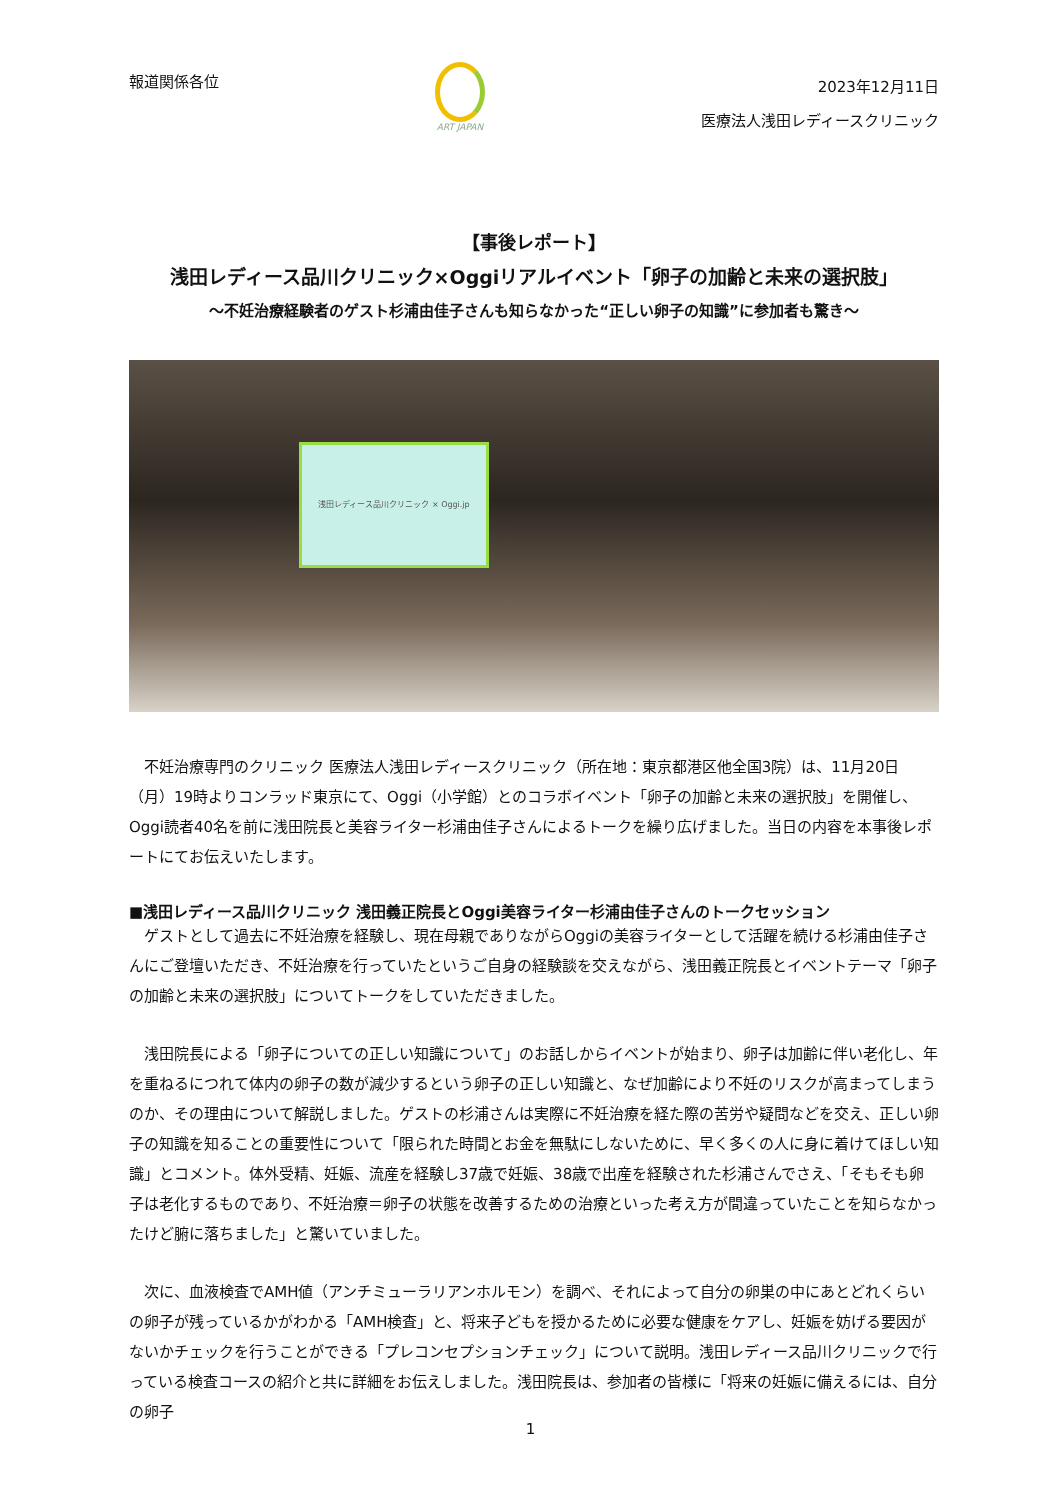報道関係各位
ART JAPAN
2023年12月11日
医療法人浅田レディースクリニック
【事後レポート】
浅田レディース品川クリニック×Oggiリアルイベント「卵子の加齢と未来の選択肢」
～不妊治療経験者のゲスト杉浦由佳子さんも知らなかった“正しい卵子の知識”に参加者も驚き～
浅田レディース品川クリニック × Oggi.jp
　不妊治療専門のクリニック 医療法人浅田レディースクリニック（所在地：東京都港区他全国3院）は、11月20日（月）19時よりコンラッド東京にて、Oggi（小学館）とのコラボイベント「卵子の加齢と未来の選択肢」を開催し、Oggi読者40名を前に浅田院長と美容ライター杉浦由佳子さんによるトークを繰り広げました。当日の内容を本事後レポートにてお伝えいたします。
■浅田レディース品川クリニック 浅田義正院長とOggi美容ライター杉浦由佳子さんのトークセッション
　ゲストとして過去に不妊治療を経験し、現在母親でありながらOggiの美容ライターとして活躍を続ける杉浦由佳子さんにご登壇いただき、不妊治療を行っていたというご自身の経験談を交えながら、浅田義正院長とイベントテーマ「卵子の加齢と未来の選択肢」についてトークをしていただきました。
　浅田院長による「卵子についての正しい知識について」のお話しからイベントが始まり、卵子は加齢に伴い老化し、年を重ねるにつれて体内の卵子の数が減少するという卵子の正しい知識と、なぜ加齢により不妊のリスクが高まってしまうのか、その理由について解説しました。ゲストの杉浦さんは実際に不妊治療を経た際の苦労や疑問などを交え、正しい卵子の知識を知ることの重要性について「限られた時間とお金を無駄にしないために、早く多くの人に身に着けてほしい知識」とコメント。体外受精、妊娠、流産を経験し37歳で妊娠、38歳で出産を経験された杉浦さんでさえ、「そもそも卵子は老化するものであり、不妊治療＝卵子の状態を改善するための治療といった考え方が間違っていたことを知らなかったけど腑に落ちました」と驚いていました。
　次に、血液検査でAMH値（アンチミューラリアンホルモン）を調べ、それによって自分の卵巣の中にあとどれくらいの卵子が残っているかがわかる「AMH検査」と、将来子どもを授かるために必要な健康をケアし、妊娠を妨げる要因がないかチェックを行うことができる「プレコンセプションチェック」について説明。浅田レディース品川クリニックで行っている検査コースの紹介と共に詳細をお伝えしました。浅田院長は、参加者の皆様に「将来の妊娠に備えるには、自分の卵子
1